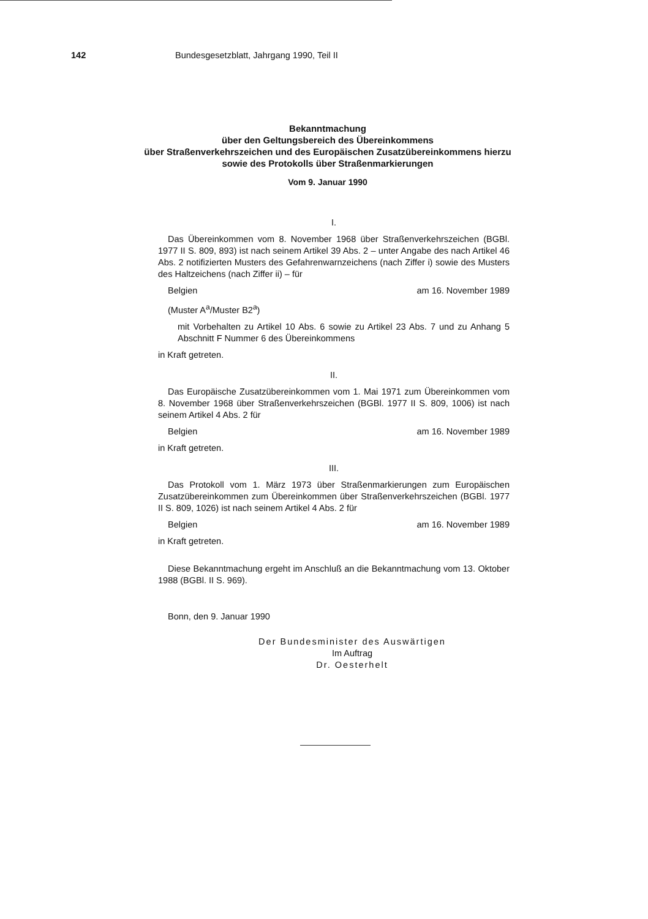142 Bundesgesetzblatt, Jahrgang 1990, Teil II
Bekanntmachung
über den Geltungsbereich des Übereinkommens
über Straßenverkehrszeichen und des Europäischen Zusatzübereinkommens hierzu
sowie des Protokolls über Straßenmarkierungen
Vom 9. Januar 1990
I.
Das Übereinkommen vom 8. November 1968 über Straßenverkehrszeichen (BGBl. 1977 II S. 809, 893) ist nach seinem Artikel 39 Abs. 2 – unter Angabe des nach Artikel 46 Abs. 2 notifizierten Musters des Gefahrenwarnzeichens (nach Ziffer i) sowie des Musters des Haltzeichens (nach Ziffer ii) – für
Belgien am 16. November 1989
(Muster A<sup>a</sup>/Muster B2<sup>a</sup>)
mit Vorbehalten zu Artikel 10 Abs. 6 sowie zu Artikel 23 Abs. 7 und zu Anhang 5 Abschnitt F Nummer 6 des Übereinkommens
in Kraft getreten.
II.
Das Europäische Zusatzübereinkommen vom 1. Mai 1971 zum Übereinkommen vom 8. November 1968 über Straßenverkehrszeichen (BGBl. 1977 II S. 809, 1006) ist nach seinem Artikel 4 Abs. 2 für
Belgien am 16. November 1989
in Kraft getreten.
III.
Das Protokoll vom 1. März 1973 über Straßenmarkierungen zum Europäischen Zusatzübereinkommen zum Übereinkommen über Straßenverkehrszeichen (BGBl. 1977 II S. 809, 1026) ist nach seinem Artikel 4 Abs. 2 für
Belgien am 16. November 1989
in Kraft getreten.
Diese Bekanntmachung ergeht im Anschluß an die Bekanntmachung vom 13. Oktober 1988 (BGBl. II S. 969).
Bonn, den 9. Januar 1990
Der Bundesminister des Auswärtigen
Im Auftrag
Dr. Oesterhelt